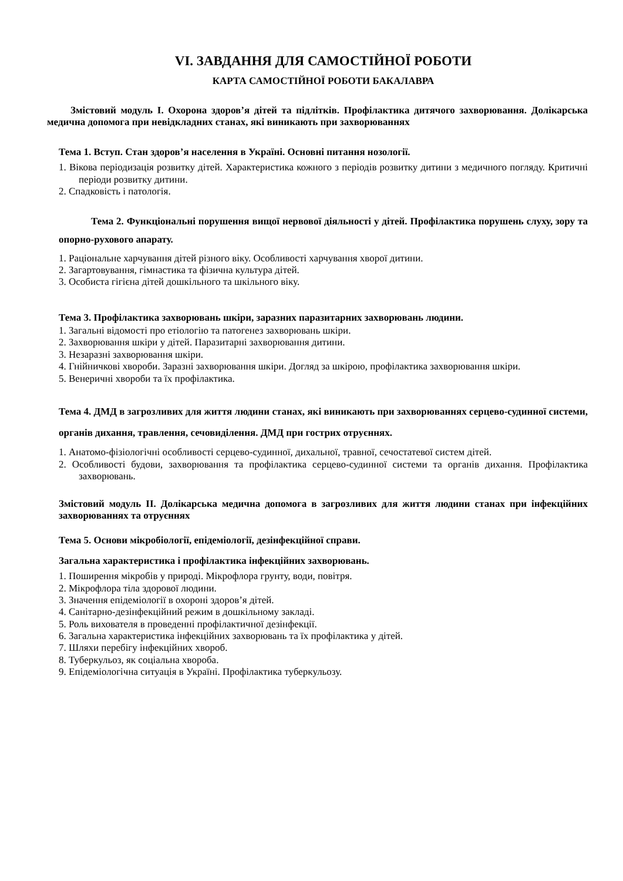VI. ЗАВДАННЯ ДЛЯ САМОСТІЙНОЇ РОБОТИ
КАРТА САМОСТІЙНОЇ РОБОТИ БАКАЛАВРА
Змістовий модуль І. Охорона здоров’я дітей та підлітків. Профілактика дитячого захворювання. Долікарська медична допомога при невідкладних станах, які виникають при захворюваннях
Тема 1. Вступ. Стан здоров’я населення в Україні. Основні питання нозології.
1. Вікова періодизація розвитку дітей. Характеристика кожного з періодів розвитку дитини з медичного погляду. Критичні періоди розвитку дитини.
2. Спадковість і патологія.
Тема 2. Функціональні порушення вищої нервової діяльності у дітей. Профілактика порушень слуху, зору та опорно-рухового апарату.
1. Раціональне харчування дітей різного віку. Особливості харчування хворої дитини.
2. Загартовування, гімнастика та фізична культура дітей.
3. Особиста гігієна дітей дошкільного та шкільного віку.
Тема 3. Профілактика захворювань шкіри, заразних паразитарних захворювань людини.
1. Загальні відомості про етіологію та патогенез захворювань шкіри.
2. Захворювання шкіри у дітей. Паразитарні захворювання дитини.
3. Незаразні захворювання шкіри.
4. Гнійничкові хвороби. Заразні захворювання шкіри. Догляд за шкірою, профілактика захворювання шкіри.
5. Венеричні хвороби та їх профілактика.
Тема 4. ДМД в загрозливих для життя людини станах, які виникають при захворюваннях серцево-судинної системи, органів дихання, травлення, сечовиділення. ДМД при гострих отруєннях.
1. Анатомо-фізіологічні особливості серцево-судинної, дихальної, травної, сечостатевої систем дітей.
2. Особливості будови, захворювання та профілактика серцево-судинної системи та органів дихання. Профілактика захворювань.
Змістовий модуль ІІ. Долікарська медична допомога в загрозливих для життя людини станах при інфекційних захворюваннях та отруєннях
Тема 5. Основи мікробіології, епідеміології, дезінфекційної справи.
Загальна характеристика і профілактика інфекційних захворювань.
1. Поширення мікробів у природі. Мікрофлора грунту, води, повітря.
2. Мікрофлора тіла здорової людини.
3. Значення епідеміології в охороні здоров’я дітей.
4. Санітарно-дезінфекційний режим в дошкільному закладі.
5. Роль вихователя в проведенні профілактичної дезінфекції.
6. Загальна характеристика інфекційних захворювань та їх профілактика у дітей.
7. Шляхи перебігу інфекційних хвороб.
8. Туберкульоз, як соціальна хвороба.
9. Епідеміологічна ситуація в Україні. Профілактика туберкульозу.